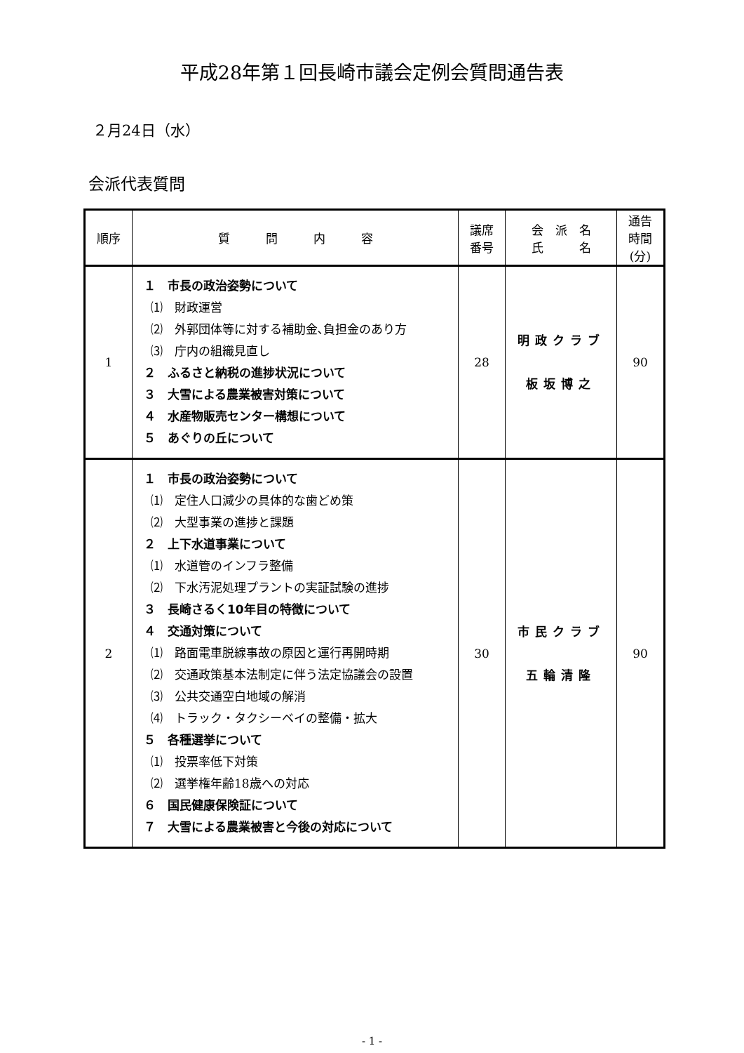平成28年第１回長崎市議会定例会質問通告表
２月24日（水）
会派代表質問
| 順序 | 質 問 内 容 | 議席 番号 | 会 派 名 氏 名 | 通告 時間 (分) |
| --- | --- | --- | --- | --- |
| 1 | １ 市長の政治姿勢について ⑴ 財政運営 ⑵ 外郭団体等に対する補助金､負担金のあり方 ⑶ 庁内の組織見直し ２ ふるさと納税の進捗状況について ３ 大雪による農業被害対策について ４ 水産物販売センター構想について ５ あぐりの丘について | 28 | 明政クラブ 板坂博之 | 90 |
| 2 | １ 市長の政治姿勢について ⑴ 定住人口減少の具体的な歯どめ策 ⑵ 大型事業の進捗と課題 ２ 上下水道事業について ⑴ 水道管のインフラ整備 ⑵ 下水汚泥処理プラントの実証試験の進捗 ３ 長崎さるく10年目の特徴について ４ 交通対策について ⑴ 路面電車脱線事故の原因と運行再開時期 ⑵ 交通政策基本法制定に伴う法定協議会の設置 ⑶ 公共交通空白地域の解消 ⑷ トラック・タクシーベイの整備・拡大 ５ 各種選挙について ⑴ 投票率低下対策 ⑵ 選挙権年齢18歳への対応 ６ 国民健康保険証について ７ 大雪による農業被害と今後の対応について | 30 | 市民クラブ 五輪清隆 | 90 |
- 1 -